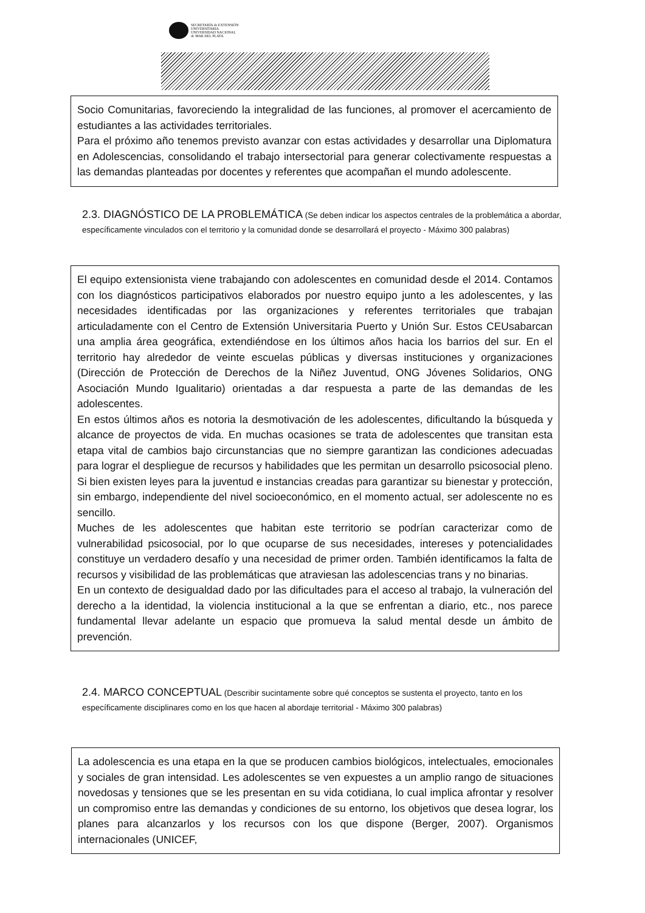SECRETARÍA de EXTENSIÓN
UNIVERSITARIA
UNIVERSIDAD NACIONAL
de MAR DEL PLATA
Socio Comunitarias, favoreciendo la integralidad de las funciones, al promover el acercamiento de estudiantes a las actividades territoriales.
Para el próximo año tenemos previsto avanzar con estas actividades y desarrollar una Diplomatura en Adolescencias, consolidando el trabajo intersectorial para generar colectivamente respuestas a las demandas planteadas por docentes y referentes que acompañan el mundo adolescente.
2.3. DIAGNÓSTICO DE LA PROBLEMÁTICA (Se deben indicar los aspectos centrales de la problemática a abordar, específicamente vinculados con el territorio y la comunidad donde se desarrollará el proyecto - Máximo 300 palabras)
El equipo extensionista viene trabajando con adolescentes en comunidad desde el 2014. Contamos con los diagnósticos participativos elaborados por nuestro equipo junto a les adolescentes, y las necesidades identificadas por las organizaciones y referentes territoriales que trabajan articuladamente con el Centro de Extensión Universitaria Puerto y Unión Sur. Estos CEUsabarcan una amplia área geográfica, extendiéndose en los últimos años hacia los barrios del sur. En el territorio hay alrededor de veinte escuelas públicas y diversas instituciones y organizaciones (Dirección de Protección de Derechos de la Niñez Juventud, ONG Jóvenes Solidarios, ONG Asociación Mundo Igualitario) orientadas a dar respuesta a parte de las demandas de les adolescentes.
En estos últimos años es notoria la desmotivación de les adolescentes, dificultando la búsqueda y alcance de proyectos de vida. En muchas ocasiones se trata de adolescentes que transitan esta etapa vital de cambios bajo circunstancias que no siempre garantizan las condiciones adecuadas para lograr el despliegue de recursos y habilidades que les permitan un desarrollo psicosocial pleno. Si bien existen leyes para la juventud e instancias creadas para garantizar su bienestar y protección, sin embargo, independiente del nivel socioeconómico, en el momento actual, ser adolescente no es sencillo.
Muches de les adolescentes que habitan este territorio se podrían caracterizar como de vulnerabilidad psicosocial, por lo que ocuparse de sus necesidades, intereses y potencialidades constituye un verdadero desafío y una necesidad de primer orden. También identificamos la falta de recursos y visibilidad de las problemáticas que atraviesan las adolescencias trans y no binarias.
En un contexto de desigualdad dado por las dificultades para el acceso al trabajo, la vulneración del derecho a la identidad, la violencia institucional a la que se enfrentan a diario, etc., nos parece fundamental llevar adelante un espacio que promueva la salud mental desde un ámbito de prevención.
2.4. MARCO CONCEPTUAL (Describir sucintamente sobre qué conceptos se sustenta el proyecto, tanto en los específicamente disciplinares como en los que hacen al abordaje territorial - Máximo 300 palabras)
La adolescencia es una etapa en la que se producen cambios biológicos, intelectuales, emocionales y sociales de gran intensidad. Les adolescentes se ven expuestes a un amplio rango de situaciones novedosas y tensiones que se les presentan en su vida cotidiana, lo cual implica afrontar y resolver un compromiso entre las demandas y condiciones de su entorno, los objetivos que desea lograr, los planes para alcanzarlos y los recursos con los que dispone (Berger, 2007). Organismos internacionales (UNICEF,